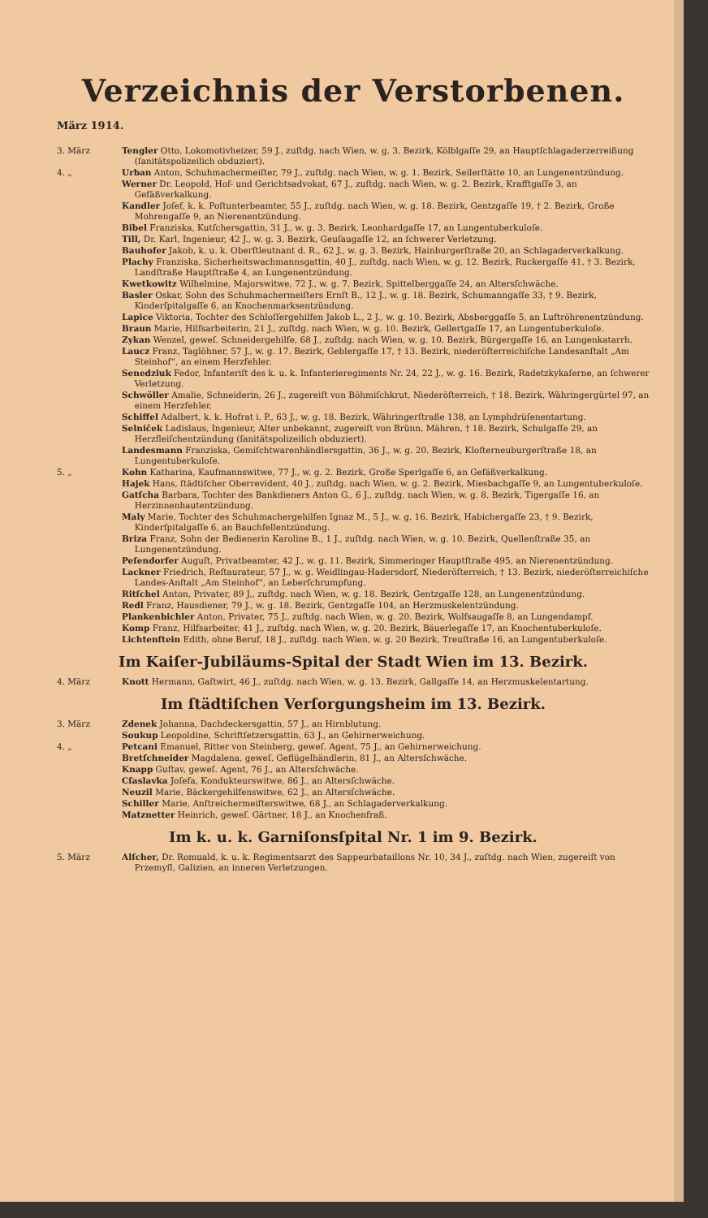Verzeichnis der Verstorbenen.
März 1914.
3. März Tengler Otto, Lokomotivheizer, 59 J., zuſtdg. nach Wien, w. g. 3. Bezirk, Kölblgaſſe 29, an Hauptſchlagaderzerreißung (ſanitätspolizeilich obduziert).
4. „ Urban Anton, Schuhmachermeiſter, 79 J., zuſtdg. nach Wien, w. g. 1. Bezirk, Seilerſtätte 10, an Lungenentzündung.
Werner Dr. Leopold, Hof- und Gerichtsadvokat, 67 J., zuſtdg. nach Wien, w. g. 2. Bezirk, Krafftgaſſe 3, an Gefäßverkalkung.
Kandler Joſef, k. k. Poſtunterbeamter, 55 J., zuſtdg. nach Wien, w. g. 18. Bezirk, Gentzgaſſe 19, † 2. Bezirk, Große Mohrengaſſe 9, an Nierenentzündung.
Bibel Franziska, Kutſchersgattin, 31 J., w. g. 3. Bezirk, Leonhardgaſſe 17, an Lungentuberkuloſe.
Till, Dr. Karl, Ingenieur, 42 J., w. g. 3. Bezirk, Geuſaugaſſe 12, an ſchwerer Verletzung.
Bauhofer Jakob, k. u. k. Oberſtleutnant d. R., 62 J., w. g. 3. Bezirk, Hainburgerſtraße 20, an Schlagaderverkalkung.
Plachy Franziska, Sicherheitswachmannsgattin, 40 J., zuſtdg. nach Wien, w. g. 12. Bezirk, Ruckergaſſe 41, † 3. Bezirk, Landſtraße Hauptſtraße 4, an Lungenentzündung.
Kwetkowitz Wilhelmine, Majorswitwe, 72 J., w. g. 7. Bezirk, Spittelberggaſſe 24, an Altersſchwäche.
Basler Oskar, Sohn des Schuhmachermeiſters Ernſt B., 12 J., w. g. 18. Bezirk, Schumanngaſſe 33, † 9. Bezirk, Kinderſpitalgaſſe 6, an Knochenmarksentzündung.
Lapice Viktoria, Tochter des Schloſſergehilfen Jakob L., 2 J., w. g. 10. Bezirk, Absberggaſſe 5, an Luftröhrenentzündung.
Braun Marie, Hilfsarbeiterin, 21 J., zuſtdg. nach Wien, w. g. 10. Bezirk, Gellertgaſſe 17, an Lungentuberkuloſe.
Zykan Wenzel, geweſ. Schneidergehilfe, 68 J., zuſtdg. nach Wien, w. g. 10. Bezirk, Bürgergaſſe 16, an Lungenkatarrh.
Laucz Franz, Taglöhner, 57 J., w. g. 17. Bezirk, Geblergaſſe 17, † 13. Bezirk, niederöſterreichiſche Landesanſtalt „Am Steinhof“, an einem Herzfehler.
Senedziuk Fedor, Infanteriſt des k. u. k. Infanterieregiments Nr. 24, 22 J., w. g. 16. Bezirk, Radetzkykaſerne, an ſchwerer Verletzung.
Schwöller Amalie, Schneiderin, 26 J., zugereiſt von Böhmiſchkrut, Niederöſterreich, † 18. Bezirk, Währingergürtel 97, an einem Herzfehler.
Schiffel Adalbert, k. k. Hofrat i. P., 63 J., w. g. 18. Bezirk, Währingerſtraße 138, an Lymphdrüſenentartung.
Selniček Ladislaus, Ingenieur, Alter unbekannt, zugereiſt von Brünn, Mähren, † 18. Bezirk, Schulgaſſe 29, an Herzfleiſchentzündung (ſanitätspolizeilich obduziert).
Landesmann Franziska, Gemiſchtwarenhändlersgattin, 36 J., w. g. 20. Bezirk, Kloſterneuburgerſtraße 18, an Lungentuberkuloſe.
5. „ Kohn Katharina, Kaufmannswitwe, 77 J., w. g. 2. Bezirk, Große Sperlgaſſe 6, an Gefäßverkalkung.
Hajek Hans, ſtädtiſcher Oberrevident, 40 J., zuſtdg. nach Wien, w. g. 2. Bezirk, Miesbachgaſſe 9, an Lungentuberkuloſe.
Gatſcha Barbara, Tochter des Bankdieners Anton G., 6 J., zuſtdg. nach Wien, w. g. 8. Bezirk, Tigergaſſe 16, an Herzinnenhautentzündung.
Maly Marie, Tochter des Schuhmachergehilfen Ignaz M., 5 J., w. g. 16. Bezirk, Habichergaſſe 23, † 9. Bezirk, Kinderſpitalgaſſe 6, an Bauchfellentzündung.
Briza Franz, Sohn der Bedienerin Karoline B., 1 J., zuſtdg. nach Wien, w. g. 10. Bezirk, Quellenſtraße 35, an Lungenentzündung.
Peſendorfer Auguſt, Privatbeamter, 42 J., w. g. 11. Bezirk, Simmeringer Hauptſtraße 495, an Nierenentzündung.
Lackner Friedrich, Reſtaurateur, 57 J., w. g. Weidlingau-Hadersdorf, Niederöſterreich, † 13. Bezirk, niederöſterreichiſche Landes-Anſtalt „Am Steinhof“, an Leberſchrumpfung.
Ritſchel Anton, Privater, 89 J., zuſtdg. nach Wien, w. g. 18. Bezirk, Gentzgaſſe 128, an Lungenentzündung.
Redl Franz, Hausdiener, 79 J., w. g. 18. Bezirk, Gentzgaſſe 104, an Herzmuskelentzündung.
Plankenbichler Anton, Privater, 75 J., zuſtdg. nach Wien, w. g. 20. Bezirk, Wolfsaugaſſe 8, an Lungendampf.
Komp Franz, Hilfsarbeiter, 41 J., zuſtdg. nach Wien, w. g. 20. Bezirk, Bäuerlegaſſe 17, an Knochentuberkuloſe.
Lichtenſtein Edith, ohne Beruf, 18 J., zuſtdg. nach Wien, w. g. 20 Bezirk, Treuſtraße 16, an Lungentuberkuloſe.
Im Kaiſer-Jubiläums-Spital der Stadt Wien im 13. Bezirk.
4. März Knott Hermann, Gaſtwirt, 46 J., zuſtdg. nach Wien, w. g. 13. Bezirk, Gallgaſſe 14, an Herzmuskelentartung.
Im ſtädtiſchen Verſorgungsheim im 13. Bezirk.
3. März Zdenek Johanna, Dachdeckersgattin, 57 J., an Hirnblutung.
Soukup Leopoldine, Schriftſetzersgattin, 63 J., an Gehirnerweichung.
4. „ Petcani Emanuel, Ritter von Steinberg, geweſ. Agent, 75 J., an Gehirnerweichung.
Bretſchneider Magdalena, geweſ. Geflügelhändlerin, 81 J., an Altersſchwäche.
Knapp Guſtav, geweſ. Agent, 76 J., an Altersſchwäche.
Cſaslavka Joſefa, Kondukteurswitwe, 86 J., an Altersſchwäche.
Neuzil Marie, Bäckergehilfenswitwe, 62 J., an Altersſchwäche.
Schiller Marie, Anſtreichermeiſterswitwe, 68 J., an Schlagaderverkalkung.
Matznetter Heinrich, geweſ. Gärtner, 18 J., an Knochenfraß.
Im k. u. k. Garniſonsſpital Nr. 1 im 9. Bezirk.
5. März Alſcher, Dr. Romuald, k. u. k. Regimentsarzt des Sappeurbataillons Nr. 10, 34 J., zuſtdg. nach Wien, zugereiſt von Przemyſl, Galizien, an inneren Verletzungen.